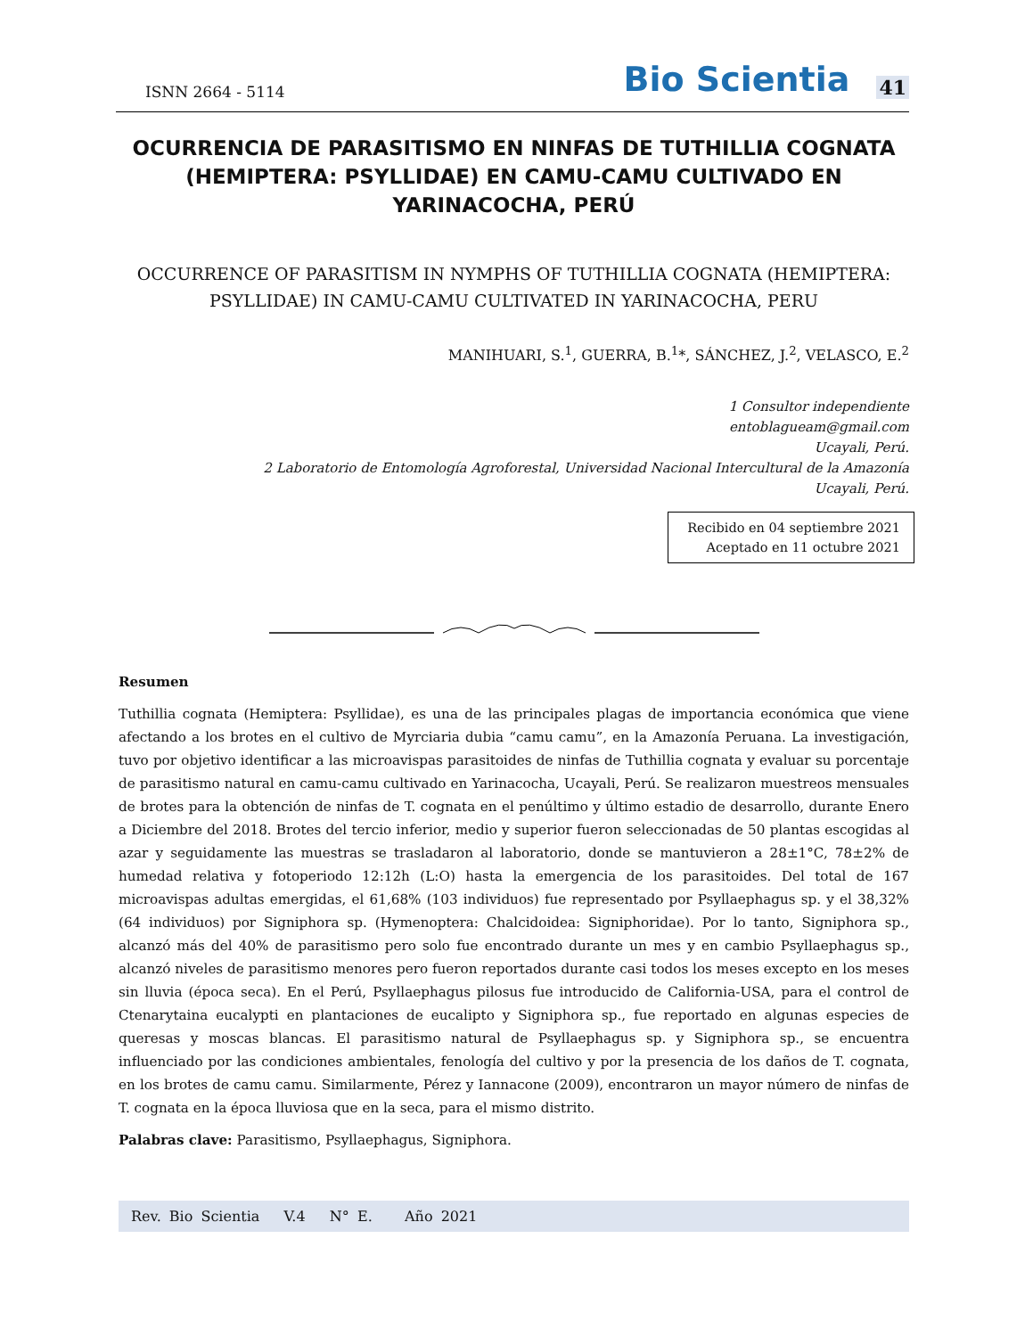ISNN 2664 - 5114
Bio Scientia 41
OCURRENCIA DE PARASITISMO EN NINFAS DE TUTHILLIA COGNATA (HEMIPTERA: PSYLLIDAE) EN CAMU-CAMU CULTIVADO EN YARINACOCHA, PERÚ
OCCURRENCE OF PARASITISM IN NYMPHS OF TUTHILLIA COGNATA (HEMIPTERA: PSYLLIDAE) IN CAMU-CAMU CULTIVATED IN YARINACOCHA, PERU
MANIHUARI, S.<sup>1</sup>, GUERRA, B.<sup>1</sup>*, SÁNCHEZ, J.<sup>2</sup>, VELASCO, E.<sup>2</sup>
1 Consultor independiente
entoblagueam@gmail.com
Ucayali, Perú.
2 Laboratorio de Entomología Agroforestal, Universidad Nacional Intercultural de la Amazonía
Ucayali, Perú.
Recibido en 04 septiembre 2021
Aceptado en 11 octubre 2021
Resumen
Tuthillia cognata (Hemiptera: Psyllidae), es una de las principales plagas de importancia económica que viene afectando a los brotes en el cultivo de Myrciaria dubia “camu camu”, en la Amazonía Peruana. La investigación, tuvo por objetivo identificar a las microavispas parasitoides de ninfas de Tuthillia cognata y evaluar su porcentaje de parasitismo natural en camu-camu cultivado en Yarinacocha, Ucayali, Perú. Se realizaron muestreos mensuales de brotes para la obtención de ninfas de T. cognata en el penúltimo y último estadio de desarrollo, durante Enero a Diciembre del 2018. Brotes del tercio inferior, medio y superior fueron seleccionadas de 50 plantas escogidas al azar y seguidamente las muestras se trasladaron al laboratorio, donde se mantuvieron a 28±1°C, 78±2% de humedad relativa y fotoperiodo 12:12h (L:O) hasta la emergencia de los parasitoides. Del total de 167 microavispas adultas emergidas, el 61,68% (103 individuos) fue representado por Psyllaephagus sp. y el 38,32% (64 individuos) por Signiphora sp. (Hymenoptera: Chalcidoidea: Signiphoridae). Por lo tanto, Signiphora sp., alcanzó más del 40% de parasitismo pero solo fue encontrado durante un mes y en cambio Psyllaephagus sp., alcanzó niveles de parasitismo menores pero fueron reportados durante casi todos los meses excepto en los meses sin lluvia (época seca). En el Perú, Psyllaephagus pilosus fue introducido de California-USA, para el control de Ctenarytaina eucalypti en plantaciones de eucalipto y Signiphora sp., fue reportado en algunas especies de queresas y moscas blancas. El parasitismo natural de Psyllaephagus sp. y Signiphora sp., se encuentra influenciado por las condiciones ambientales, fenología del cultivo y por la presencia de los daños de T. cognata, en los brotes de camu camu. Similarmente, Pérez y Iannacone (2009), encontraron un mayor número de ninfas de T. cognata en la época lluviosa que en la seca, para el mismo distrito.
Palabras clave: Parasitismo, Psyllaephagus, Signiphora.
Rev. Bio Scientia V.4 N° E. Año 2021